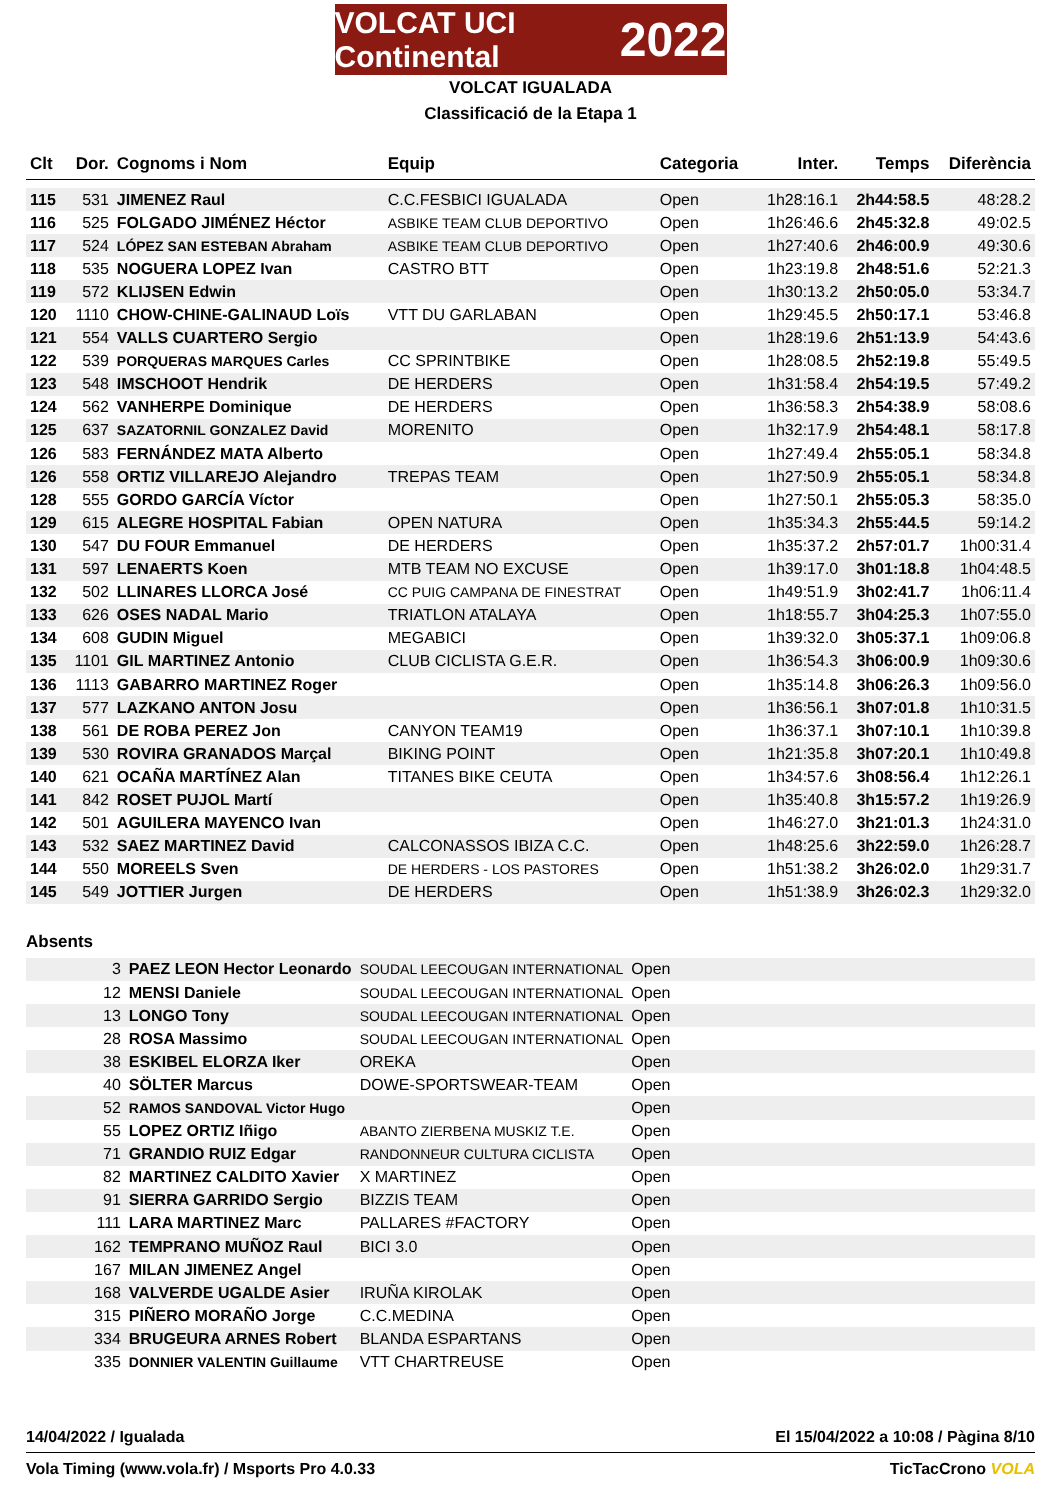VOLCAT UCI Continental 2022
VOLCAT IGUALADA
Classificació de la Etapa 1
| Clt | Dor. | Cognoms i Nom | Equip | Categoria | Inter. | Temps | Diferència |
| --- | --- | --- | --- | --- | --- | --- | --- |
| 115 | 531 | JIMENEZ Raul | C.C.FESBICI IGUALADA | Open | 1h28:16.1 | 2h44:58.5 | 48:28.2 |
| 116 | 525 | FOLGADO JIMÉNEZ Héctor | ASBIKE TEAM CLUB DEPORTIVO | Open | 1h26:46.6 | 2h45:32.8 | 49:02.5 |
| 117 | 524 | LÓPEZ SAN ESTEBAN Abraham | ASBIKE TEAM CLUB DEPORTIVO | Open | 1h27:40.6 | 2h46:00.9 | 49:30.6 |
| 118 | 535 | NOGUERA LOPEZ Ivan | CASTRO BTT | Open | 1h23:19.8 | 2h48:51.6 | 52:21.3 |
| 119 | 572 | KLIJSEN Edwin | | Open | 1h30:13.2 | 2h50:05.0 | 53:34.7 |
| 120 | 1110 | CHOW-CHINE-GALINAUD Loïs | VTT DU GARLABAN | Open | 1h29:45.5 | 2h50:17.1 | 53:46.8 |
| 121 | 554 | VALLS CUARTERO Sergio | | Open | 1h28:19.6 | 2h51:13.9 | 54:43.6 |
| 122 | 539 | PORQUERAS MARQUES Carles | CC SPRINTBIKE | Open | 1h28:08.5 | 2h52:19.8 | 55:49.5 |
| 123 | 548 | IMSCHOOT Hendrik | DE HERDERS | Open | 1h31:58.4 | 2h54:19.5 | 57:49.2 |
| 124 | 562 | VANHERPE Dominique | DE HERDERS | Open | 1h36:58.3 | 2h54:38.9 | 58:08.6 |
| 125 | 637 | SAZATORNIL GONZALEZ David | MORENITO | Open | 1h32:17.9 | 2h54:48.1 | 58:17.8 |
| 126 | 583 | FERNÁNDEZ MATA Alberto | | Open | 1h27:49.4 | 2h55:05.1 | 58:34.8 |
| 126 | 558 | ORTIZ VILLAREJO Alejandro | TREPAS TEAM | Open | 1h27:50.9 | 2h55:05.1 | 58:34.8 |
| 128 | 555 | GORDO GARCÍA Víctor | | Open | 1h27:50.1 | 2h55:05.3 | 58:35.0 |
| 129 | 615 | ALEGRE HOSPITAL Fabian | OPEN NATURA | Open | 1h35:34.3 | 2h55:44.5 | 59:14.2 |
| 130 | 547 | DU FOUR Emmanuel | DE HERDERS | Open | 1h35:37.2 | 2h57:01.7 | 1h00:31.4 |
| 131 | 597 | LENAERTS Koen | MTB TEAM NO EXCUSE | Open | 1h39:17.0 | 3h01:18.8 | 1h04:48.5 |
| 132 | 502 | LLINARES LLORCA José | CC PUIG CAMPANA DE FINESTRAT | Open | 1h49:51.9 | 3h02:41.7 | 1h06:11.4 |
| 133 | 626 | OSES NADAL Mario | TRIATLON ATALAYA | Open | 1h18:55.7 | 3h04:25.3 | 1h07:55.0 |
| 134 | 608 | GUDIN Miguel | MEGABICI | Open | 1h39:32.0 | 3h05:37.1 | 1h09:06.8 |
| 135 | 1101 | GIL MARTINEZ Antonio | CLUB CICLISTA G.E.R. | Open | 1h36:54.3 | 3h06:00.9 | 1h09:30.6 |
| 136 | 1113 | GABARRO MARTINEZ Roger | | Open | 1h35:14.8 | 3h06:26.3 | 1h09:56.0 |
| 137 | 577 | LAZKANO ANTON Josu | | Open | 1h36:56.1 | 3h07:01.8 | 1h10:31.5 |
| 138 | 561 | DE ROBA PEREZ Jon | CANYON TEAM19 | Open | 1h36:37.1 | 3h07:10.1 | 1h10:39.8 |
| 139 | 530 | ROVIRA GRANADOS Marçal | BIKING POINT | Open | 1h21:35.8 | 3h07:20.1 | 1h10:49.8 |
| 140 | 621 | OCAÑA MARTÍNEZ Alan | TITANES BIKE CEUTA | Open | 1h34:57.6 | 3h08:56.4 | 1h12:26.1 |
| 141 | 842 | ROSET PUJOL Martí | | Open | 1h35:40.8 | 3h15:57.2 | 1h19:26.9 |
| 142 | 501 | AGUILERA MAYENCO Ivan | | Open | 1h46:27.0 | 3h21:01.3 | 1h24:31.0 |
| 143 | 532 | SAEZ MARTINEZ David | CALCONASSOS IBIZA C.C. | Open | 1h48:25.6 | 3h22:59.0 | 1h26:28.7 |
| 144 | 550 | MOREELS Sven | DE HERDERS - LOS PASTORES | Open | 1h51:38.2 | 3h26:02.0 | 1h29:31.7 |
| 145 | 549 | JOTTIER Jurgen | DE HERDERS | Open | 1h51:38.9 | 3h26:02.3 | 1h29:32.0 |
Absents
| | 3 | PAEZ LEON Hector Leonardo | SOUDAL LEECOUGAN INTERNATIONAL | Open | |
| | 12 | MENSI Daniele | SOUDAL LEECOUGAN INTERNATIONAL | Open | |
| | 13 | LONGO Tony | SOUDAL LEECOUGAN INTERNATIONAL | Open | |
| | 28 | ROSA Massimo | SOUDAL LEECOUGAN INTERNATIONAL | Open | |
| | 38 | ESKIBEL ELORZA Iker | OREKA | Open | |
| | 40 | SÖLTER Marcus | DOWE-SPORTSWEAR-TEAM | Open | |
| | 52 | RAMOS SANDOVAL Victor Hugo | | Open | |
| | 55 | LOPEZ ORTIZ Iñigo | ABANTO ZIERBENA MUSKIZ T.E. | Open | |
| | 71 | GRANDIO RUIZ Edgar | RANDONNEUR CULTURA CICLISTA | Open | |
| | 82 | MARTINEZ CALDITO Xavier | X MARTINEZ | Open | |
| | 91 | SIERRA GARRIDO Sergio | BIZZIS TEAM | Open | |
| | 111 | LARA MARTINEZ Marc | PALLARES #FACTORY | Open | |
| | 162 | TEMPRANO MUÑOZ Raul | BICI 3.0 | Open | |
| | 167 | MILAN JIMENEZ Angel | | Open | |
| | 168 | VALVERDE UGALDE Asier | IRUÑA KIROLAK | Open | |
| | 315 | PIÑERO MORAÑO Jorge | C.C.MEDINA | Open | |
| | 334 | BRUGEURA ARNES Robert | BLANDA ESPARTANS | Open | |
| | 335 | DONNIER VALENTIN Guillaume | VTT CHARTREUSE | Open | |
14/04/2022 / Igualada El 15/04/2022 a 10:08 / Pàgina 8/10
Vola Timing (www.vola.fr) / Msports Pro 4.0.33 TicTacCrono VOLA